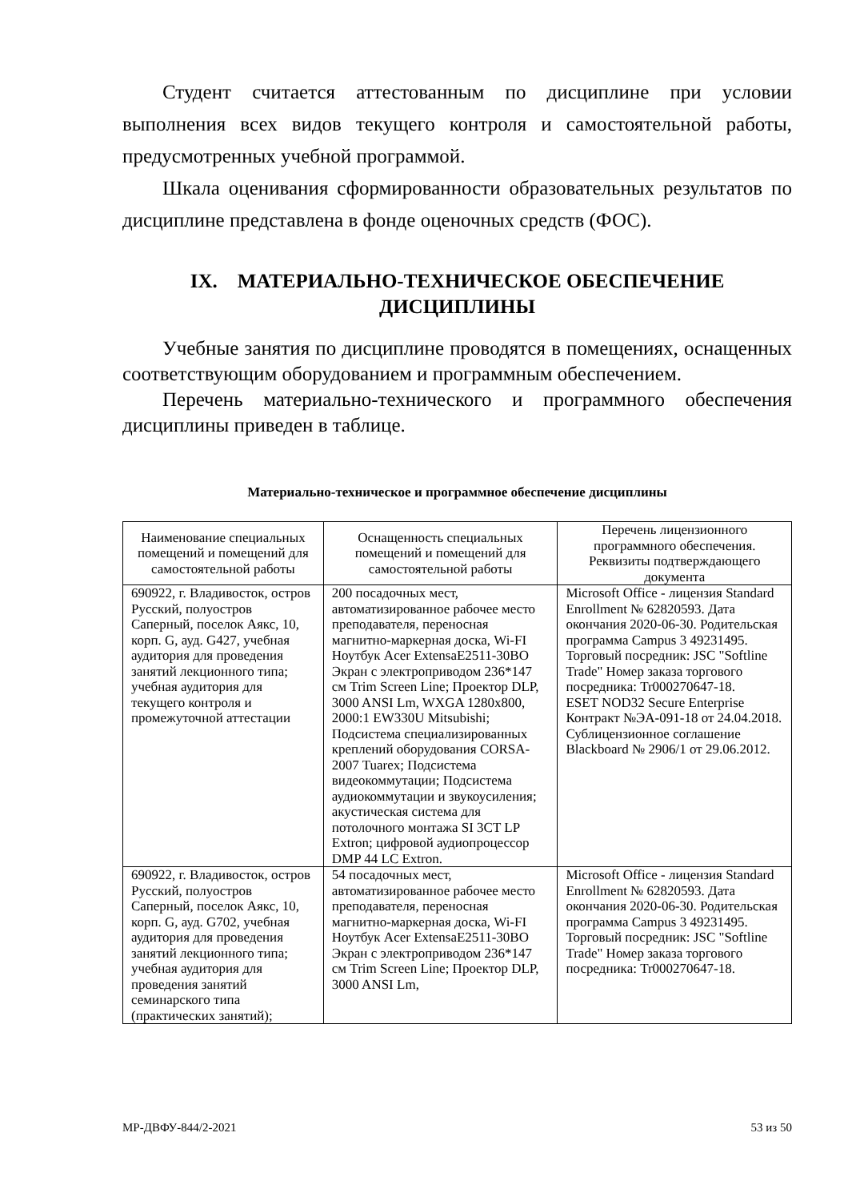Студент считается аттестованным по дисциплине при условии выполнения всех видов текущего контроля и самостоятельной работы, предусмотренных учебной программой.
Шкала оценивания сформированности образовательных результатов по дисциплине представлена в фонде оценочных средств (ФОС).
IX. МАТЕРИАЛЬНО-ТЕХНИЧЕСКОЕ ОБЕСПЕЧЕНИЕ
ДИСЦИПЛИНЫ
Учебные занятия по дисциплине проводятся в помещениях, оснащенных соответствующим оборудованием и программным обеспечением.
Перечень материально-технического и программного обеспечения дисциплины приведен в таблице.
Материально-техническое и программное обеспечение дисциплины
| Наименование специальных помещений и помещений для самостоятельной работы | Оснащенность специальных помещений и помещений для самостоятельной работы | Перечень лицензионного программного обеспечения. Реквизиты подтверждающего документа |
| --- | --- | --- |
| 690922, г. Владивосток, остров Русский, полуостров Саперный, поселок Аякс, 10, корп. G, ауд. G427, учебная аудитория для проведения занятий лекционного типа; учебная аудитория для текущего контроля и промежуточной аттестации | 200 посадочных мест, автоматизированное рабочее место преподавателя, переносная магнитно-маркерная доска, Wi-FI Ноутбук Acer ExtensaE2511-30BO Экран с электроприводом 236*147 см Trim Screen Line; Проектор DLP, 3000 ANSI Lm, WXGA 1280x800, 2000:1 EW330U Mitsubishi; Подсистема специализированных креплений оборудования CORSA-2007 Tuarex; Подсистема видеокоммутации; Подсистема аудиокоммутации и звукоусиления; акустическая система для потолочного монтажа SI 3CT LP Extron; цифровой аудиопроцессор DMP 44 LC Extron. | Microsoft Office - лицензия Standard Enrollment № 62820593. Дата окончания 2020-06-30. Родительская программа Campus 3 49231495. Торговый посредник: JSC "Softline Trade" Номер заказа торгового посредника: Tr000270647-18. ESET NOD32 Secure Enterprise Контракт №ЭА-091-18 от 24.04.2018. Сублицензионное соглашение Blackboard № 2906/1 от 29.06.2012. |
| 690922, г. Владивосток, остров Русский, полуостров Саперный, поселок Аякс, 10, корп. G, ауд. G702, учебная аудитория для проведения занятий лекционного типа; учебная аудитория для проведения занятий семинарского типа (практических занятий); | 54 посадочных мест, автоматизированное рабочее место преподавателя, переносная магнитно-маркерная доска, Wi-FI Ноутбук Acer ExtensaE2511-30BO Экран с электроприводом 236*147 см Trim Screen Line; Проектор DLP, 3000 ANSI Lm, | Microsoft Office - лицензия Standard Enrollment № 62820593. Дата окончания 2020-06-30. Родительская программа Campus 3 49231495. Торговый посредник: JSC "Softline Trade" Номер заказа торгового посредника: Tr000270647-18. |
МР-ДВФУ-844/2-2021 53 из 50